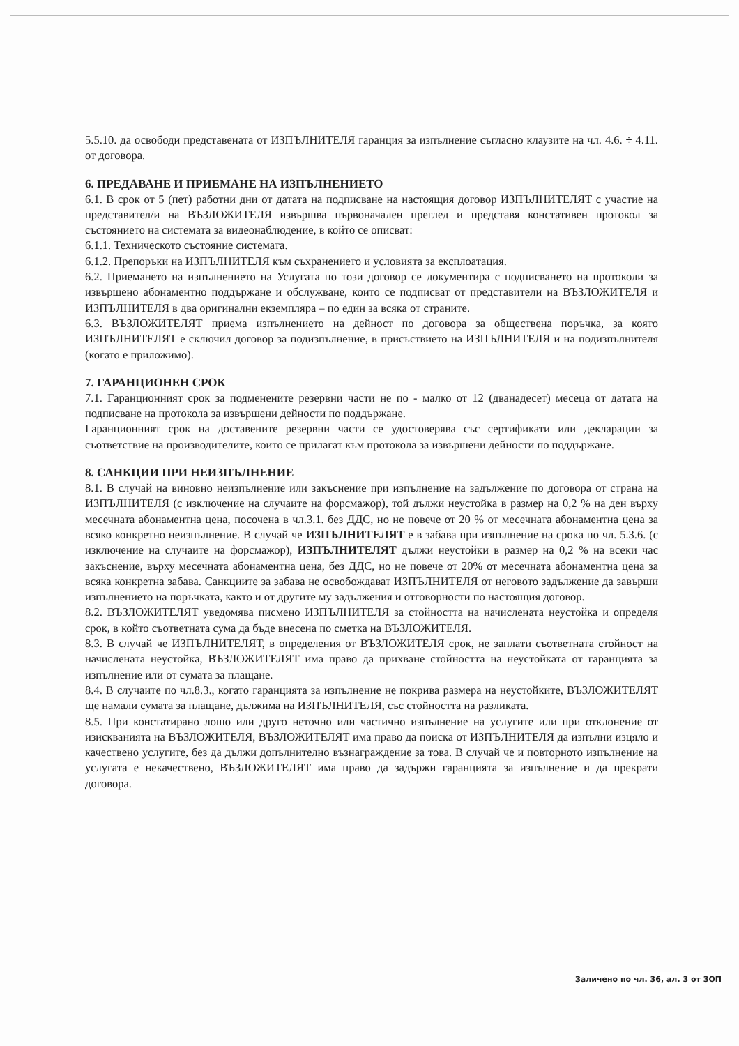5.5.10. да освободи представената от ИЗПЪЛНИТЕЛЯ гаранция за изпълнение съгласно клаузите на чл. 4.6. ÷ 4.11. от договора.
6. ПРЕДАВАНЕ И ПРИЕМАНЕ НА ИЗПЪЛНЕНИЕТО
6.1. В срок от 5 (пет) работни дни от датата на подписване на настоящия договор ИЗПЪЛНИТЕЛЯТ с участие на представител/и на ВЪЗЛОЖИТЕЛЯ извършва първоначален преглед и представя констативен протокол за състоянието на системата за видеонаблюдение, в който се описват:
6.1.1. Техническото състояние системата.
6.1.2. Препоръки на ИЗПЪЛНИТЕЛЯ към съхранението и условията за експлоатация.
6.2. Приемането на изпълнението на Услугата по този договор се документира с подписването на протоколи за извършено абонаментно поддържане и обслужване, които се подписват от представители на ВЪЗЛОЖИТЕЛЯ и ИЗПЪЛНИТЕЛЯ в два оригинални екземпляра – по един за всяка от страните.
6.3. ВЪЗЛОЖИТЕЛЯТ приема изпълнението на дейност по договора за обществена поръчка, за която ИЗПЪЛНИТЕЛЯТ е сключил договор за подизпълнение, в присъствието на ИЗПЪЛНИТЕЛЯ и на подизпълнителя (когато е приложимо).
7. ГАРАНЦИОНЕН СРОК
7.1. Гаранционният срок за подменените резервни части не по - малко от 12 (дванадесет) месеца от датата на подписване на протокола за извършени дейности по поддържане.
Гаранционният срок на доставените резервни части се удостоверява със сертификати или декларации за съответствие на производителите, които се прилагат към протокола за извършени дейности по поддържане.
8. САНКЦИИ ПРИ НЕИЗПЪЛНЕНИЕ
8.1. В случай на виновно неизпълнение или закъснение при изпълнение на задължение по договора от страна на ИЗПЪЛНИТЕЛЯ (с изключение на случаите на форсмажор), той дължи неустойка в размер на 0,2 % на ден върху месечната абонаментна цена, посочена в чл.3.1. без ДДС, но не повече от 20 % от месечната абонаментна цена за всяко конкретно неизпълнение. В случай че ИЗПЪЛНИТЕЛЯТ е в забава при изпълнение на срока по чл. 5.3.6. (с изключение на случаите на форсмажор), ИЗПЪЛНИТЕЛЯТ дължи неустойки в размер на 0,2 % на всеки час закъснение, върху месечната абонаментна цена, без ДДС, но не повече от 20% от месечната абонаментна цена за всяка конкретна забава. Санкциите за забава не освобождават ИЗПЪЛНИТЕЛЯ от неговото задължение да завърши изпълнението на поръчката, както и от другите му задължения и отговорности по настоящия договор.
8.2. ВЪЗЛОЖИТЕЛЯТ уведомява писмено ИЗПЪЛНИТЕЛЯ за стойността на начислената неустойка и определя срок, в който съответната сума да бъде внесена по сметка на ВЪЗЛОЖИТЕЛЯ.
8.3. В случай че ИЗПЪЛНИТЕЛЯТ, в определения от ВЪЗЛОЖИТЕЛЯ срок, не заплати съответната стойност на начислената неустойка, ВЪЗЛОЖИТЕЛЯТ има право да прихване стойността на неустойката от гаранцията за изпълнение или от сумата за плащане.
8.4. В случаите по чл.8.3., когато гаранцията за изпълнение не покрива размера на неустойките, ВЪЗЛОЖИТЕЛЯТ ще намали сумата за плащане, дължима на ИЗПЪЛНИТЕЛЯ, със стойността на разликата.
8.5. При констатирано лошо или друго неточно или частично изпълнение на услугите или при отклонение от изискванията на ВЪЗЛОЖИТЕЛЯ, ВЪЗЛОЖИТЕЛЯТ има право да поиска от ИЗПЪЛНИТЕЛЯ да изпълни изцяло и качествено услугите, без да дължи допълнително възнаграждение за това. В случай че и повторното изпълнение на услугата е некачествено, ВЪЗЛОЖИТЕЛЯТ има право да задържи гаранцията за изпълнение и да прекрати договора.
Заличено по чл. 36, ал. 3 от ЗОП